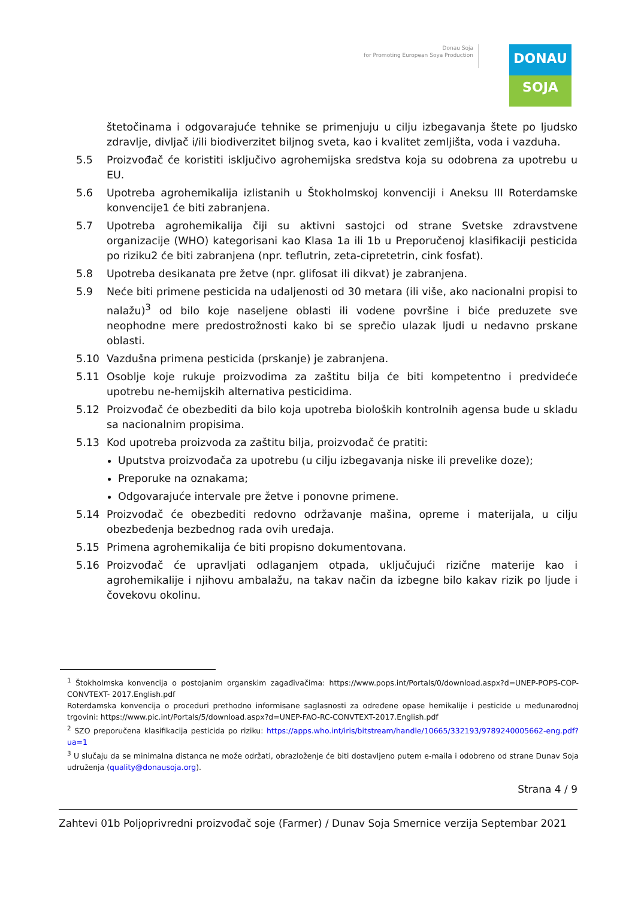Donau Soja
for Promoting European Soya Production
DONAU
SOJA
štetočinama i odgovarajuće tehnike se primenjuju u cilju izbegavanja štete po ljudsko zdravlje, divljač i/ili biodiverzitet biljnog sveta, kao i kvalitet zemljišta, voda i vazduha.
5.5 Proizvođač će koristiti isključivo agrohemijska sredstva koja su odobrena za upotrebu u EU.
5.6 Upotreba agrohemikalija izlistanih u Štokholmskoj konvenciji i Aneksu III Roterdamske konvencije1 će biti zabranjena.
5.7 Upotreba agrohemikalija čiji su aktivni sastojci od strane Svetske zdravstvene organizacije (WHO) kategorisani kao Klasa 1a ili 1b u Preporučenoj klasifikaciji pesticida po riziku2 će biti zabranjena (npr. teflutrin, zeta-cipretetrin, cink fosfat).
5.8 Upotreba desikanata pre žetve (npr. glifosat ili dikvat) je zabranjena.
5.9 Neće biti primene pesticida na udaljenosti od 30 metara (ili više, ako nacionalni propisi to nalažu)<sup>3</sup> od bilo koje naseljene oblasti ili vodene površine i biće preduzete sve neophodne mere predostrožnosti kako bi se sprečio ulazak ljudi u nedavno prskane oblasti.
5.10 Vazdušna primena pesticida (prskanje) je zabranjena.
5.11 Osoblje koje rukuje proizvodima za zaštitu bilja će biti kompetentno i predvideće upotrebu ne-hemijskih alternativa pesticidima.
5.12 Proizvođač će obezbediti da bilo koja upotreba bioloških kontrolnih agensa bude u skladu sa nacionalnim propisima.
5.13 Kod upotreba proizvoda za zaštitu bilja, proizvođač će pratiti:
Uputstva proizvođača za upotrebu (u cilju izbegavanja niske ili prevelike doze);
Preporuke na oznakama;
Odgovarajuće intervale pre žetve i ponovne primene.
5.14 Proizvođač će obezbediti redovno održavanje mašina, opreme i materijala, u cilju obezbeđenja bezbednog rada ovih uređaja.
5.15 Primena agrohemikalija će biti propisno dokumentovana.
5.16 Proizvođač će upravljati odlaganjem otpada, uključujući rizične materije kao i agrohemikalije i njihovu ambalažu, na takav način da izbegne bilo kakav rizik po ljude i čovekovu okolinu.
<sup>1</sup> Štokholmska konvencija o postojanim organskim zagađivačima: https://www.pops.int/Portals/0/download.aspx?d=UNEP-POPS-COP-CONVTEXT- 2017.English.pdf
Roterdamska konvencija o proceduri prethodno informisane saglasnosti za određene opase hemikalije i pesticide u međunarodnoj trgovini: https://www.pic.int/Portals/5/download.aspx?d=UNEP-FAO-RC-CONVTEXT-2017.English.pdf
<sup>2</sup> SZO preporučena klasifikacija pesticida po riziku: https://apps.who.int/iris/bitstream/handle/10665/332193/9789240005662-eng.pdf?ua=1
<sup>3</sup> U slučaju da se minimalna distanca ne može održati, obrazloženje će biti dostavljeno putem e-maila i odobreno od strane Dunav Soja udruženja (quality@donausoja.org).
Strana 4 / 9
Zahtevi 01b Poljoprivredni proizvođač soje (Farmer) / Dunav Soja Smernice verzija Septembar 2021